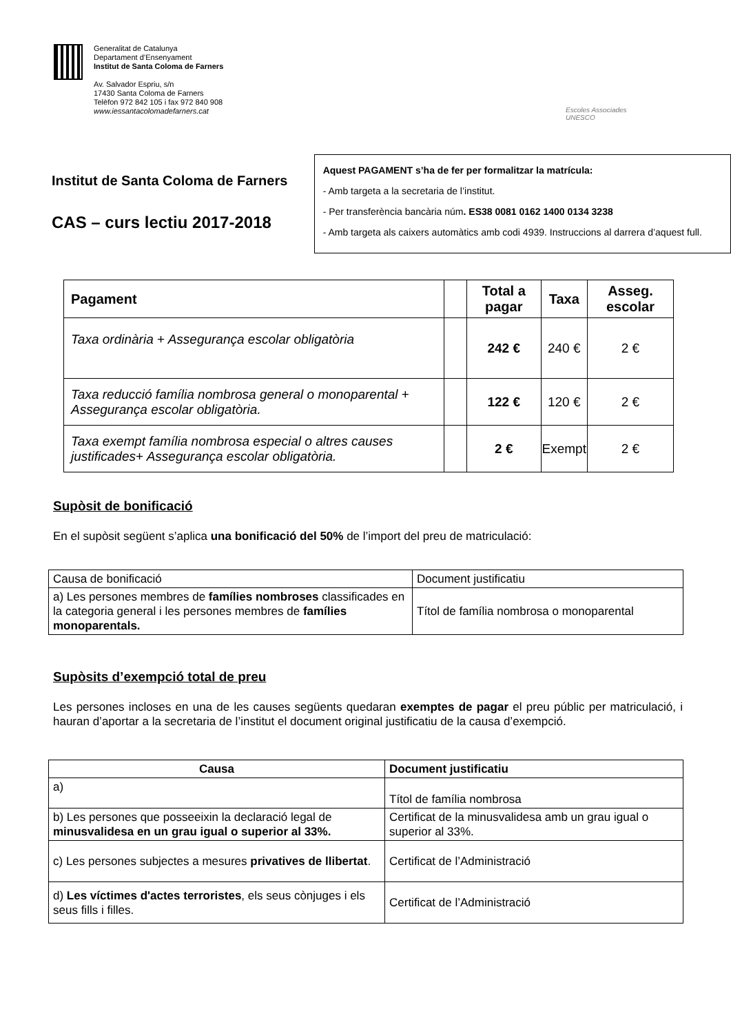Generalitat de Catalunya
Departament d’Ensenyament
Institut de Santa Coloma de Farners
Av. Salvador Espriu, s/n
17430 Santa Coloma de Farners
Telèfon 972 842 105 i fax 972 840 908
www.iessantacolomadefarners.cat
Escoles Associades
UNESCO
Institut de Santa Coloma de Farners
CAS – curs lectiu 2017-2018
Aquest PAGAMENT s’ha de fer per formalitzar la matrícula:
- Amb targeta a la secretaria de l’institut.
- Per transferència bancària núm. ES38 0081 0162 1400 0134 3238
- Amb targeta als caixers automàtics amb codi 4939. Instruccions al darrera d’aquest full.
| Pagament | | Total a pagar | Taxa | Asseg. escolar |
| --- | --- | --- | --- | --- |
| Taxa ordinària + Assegurança escolar obligatòria | | 242 € | 240 € | 2 € |
| Taxa reducció família nombrosa general o monoparental + Assegurança escolar obligatòria. | | 122 € | 120 € | 2 € |
| Taxa exempt família nombrosa especial o altres causes justificades + Assegurança escolar obligatòria. | | 2 € | Exempt | 2 € |
Supòsit de bonificació
En el supòsit següent s’aplica una bonificació del 50% de l’import del preu de matriculació:
| Causa de bonificació | Document justificatiu |
| a) Les persones membres de famílies nombroses classificades en la categoria general i les persones membres de famílies monoparentals. | Títol de família nombrosa o monoparental |
Supòsits d’exempció total de preu
Les persones incloses en una de les causes següents quedaran exemptes de pagar el preu públic per matriculació, i hauran d’aportar a la secretaria de l’institut el document original justificatiu de la causa d’exempció.
| Causa | Document justificatiu |
| --- | --- |
| a) | Títol de família nombrosa |
| b) Les persones que posseeixin la declaració legal de minusvalidesa en un grau igual o superior al 33%. | Certificat de la minusvalidesa amb un grau igual o superior al 33%. |
| c) Les persones subjectes a mesures privatives de llibertat . | Certificat de l’Administració |
| d) Les víctimes d'actes terroristes , els seus cònjuges i els seus fills i filles. | Certificat de l’Administració |